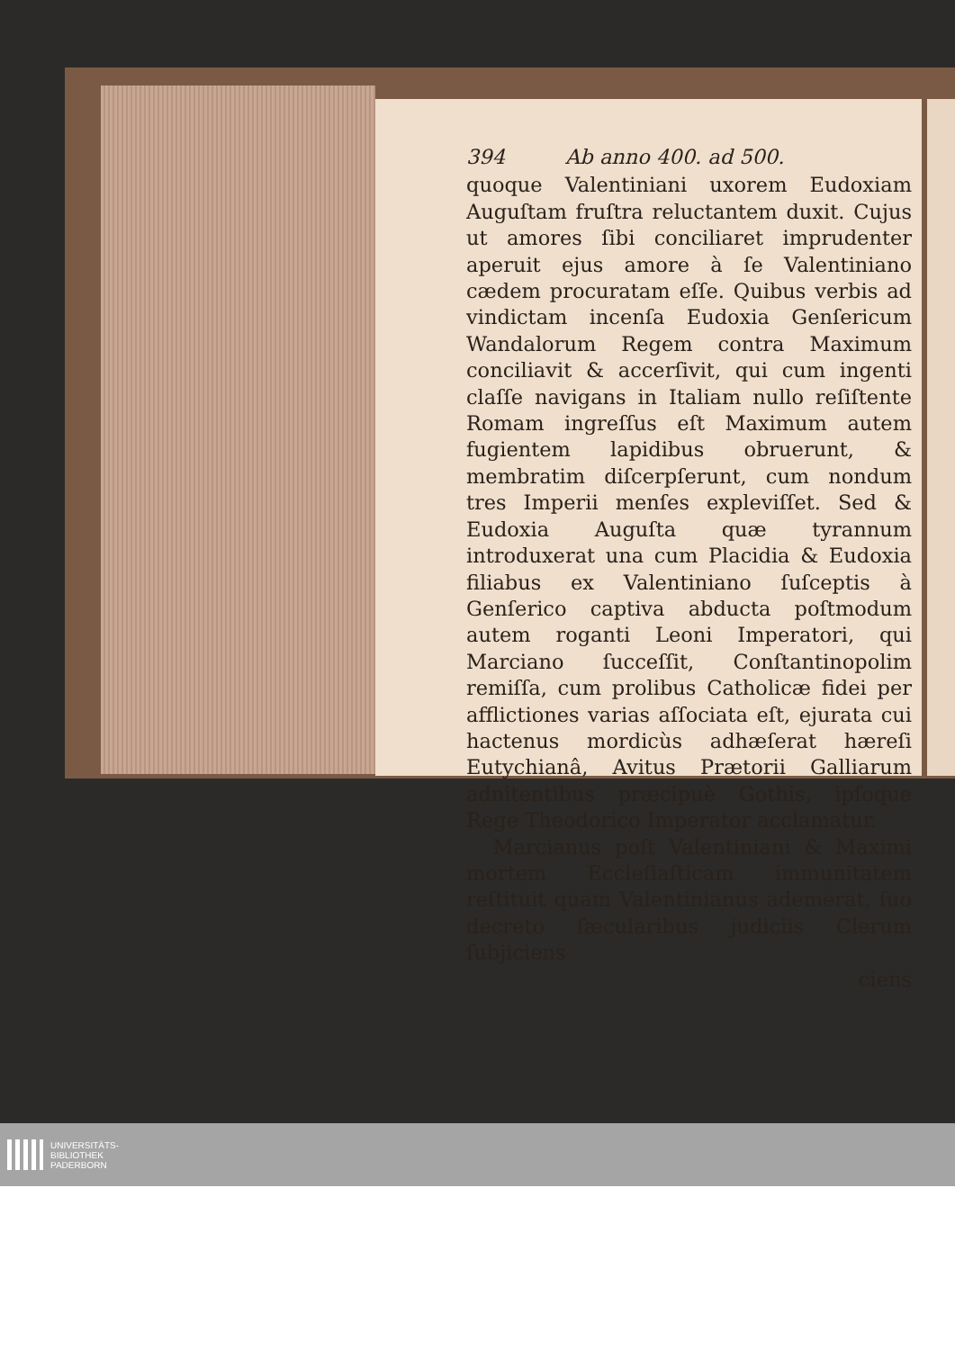394 Ab anno 400. ad 500.
quoque Valentiniani uxorem Eudoxiam Auguſtam fruſtra reluctantem duxit. Cujus ut amores ſibi conciliaret imprudenter aperuit ejus amore à ſe Valentiniano cædem procuratam eſſe. Quibus verbis ad vindictam incenſa Eudoxia Genſericum Wandalorum Regem contra Maximum conciliavit & accerſivit, qui cum ingenti claſſe navigans in Italiam nullo reſiſtente Romam ingreſſus eſt Maximum autem fugientem lapidibus obruerunt, & membratim diſcerpſerunt, cum nondum tres Imperii menſes expleviſſet. Sed & Eudoxia Auguſta quæ tyrannum introduxerat una cum Placidia & Eudoxia filiabus ex Valentiniano ſuſceptis à Genſerico captiva abducta poſtmodum autem roganti Leoni Imperatori, qui Marciano ſucceſſit, Conſtantinopolim remiſſa, cum prolibus Catholicæ fidei per afflictiones varias aſſociata eſt, ejurata cui hactenus mordicùs adhæſerat hæreſi Eutychianâ, Avitus Prætorii Galliarum adnitentibus præcipuè Gothis, ipſoque Rege Theodorico Imperator acclamatur.
Marcianus poſt Valentiniani & Maximi mortem Eccleſiaſticam immunitatem reſtituit quam Valentinianus ademerat, ſuo decreto ſæcularibus judiciis Clerum ſubjiciens
ciens
UNIVERSITÄTS-
BIBLIOTHEK
PADERBORN